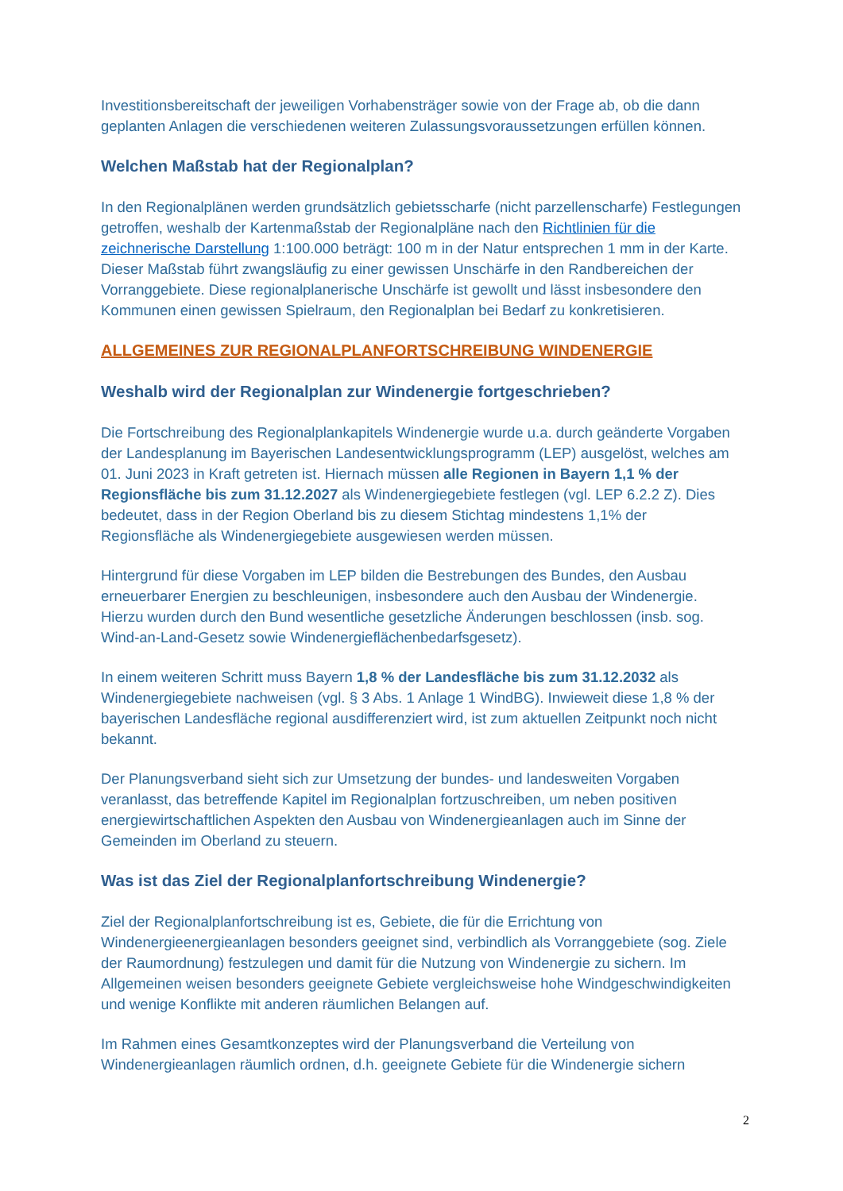Investitionsbereitschaft der jeweiligen Vorhabensträger sowie von der Frage ab, ob die dann geplanten Anlagen die verschiedenen weiteren Zulassungsvoraussetzungen erfüllen können.
Welchen Maßstab hat der Regionalplan?
In den Regionalplänen werden grundsätzlich gebietsscharfe (nicht parzellenscharfe) Festlegungen getroffen, weshalb der Kartenmaßstab der Regionalpläne nach den Richtlinien für die zeichnerische Darstellung 1:100.000 beträgt: 100 m in der Natur entsprechen 1 mm in der Karte. Dieser Maßstab führt zwangsläufig zu einer gewissen Unschärfe in den Randbereichen der Vorranggebiete. Diese regionalplanerische Unschärfe ist gewollt und lässt insbesondere den Kommunen einen gewissen Spielraum, den Regionalplan bei Bedarf zu konkretisieren.
ALLGEMEINES ZUR REGIONALPLANFORTSCHREIBUNG WINDENERGIE
Weshalb wird der Regionalplan zur Windenergie fortgeschrieben?
Die Fortschreibung des Regionalplankapitels Windenergie wurde u.a. durch geänderte Vorgaben der Landesplanung im Bayerischen Landesentwicklungsprogramm (LEP) ausgelöst, welches am 01. Juni 2023 in Kraft getreten ist. Hiernach müssen alle Regionen in Bayern 1,1 % der Regionsfläche bis zum 31.12.2027 als Windenergiegebiete festlegen (vgl. LEP 6.2.2 Z). Dies bedeutet, dass in der Region Oberland bis zu diesem Stichtag mindestens 1,1% der Regionsfläche als Windenergiegebiete ausgewiesen werden müssen.
Hintergrund für diese Vorgaben im LEP bilden die Bestrebungen des Bundes, den Ausbau erneuerbarer Energien zu beschleunigen, insbesondere auch den Ausbau der Windenergie. Hierzu wurden durch den Bund wesentliche gesetzliche Änderungen beschlossen (insb. sog. Wind-an-Land-Gesetz sowie Windenergieflächenbedarfsgesetz).
In einem weiteren Schritt muss Bayern 1,8 % der Landesfläche bis zum 31.12.2032 als Windenergiegebiete nachweisen (vgl. § 3 Abs. 1 Anlage 1 WindBG). Inwieweit diese 1,8 % der bayerischen Landesfläche regional ausdifferenziert wird, ist zum aktuellen Zeitpunkt noch nicht bekannt.
Der Planungsverband sieht sich zur Umsetzung der bundes- und landesweiten Vorgaben veranlasst, das betreffende Kapitel im Regionalplan fortzuschreiben, um neben positiven energiewirtschaftlichen Aspekten den Ausbau von Windenergieanlagen auch im Sinne der Gemeinden im Oberland zu steuern.
Was ist das Ziel der Regionalplanfortschreibung Windenergie?
Ziel der Regionalplanfortschreibung ist es, Gebiete, die für die Errichtung von Windenergieenergieanlagen besonders geeignet sind, verbindlich als Vorranggebiete (sog. Ziele der Raumordnung) festzulegen und damit für die Nutzung von Windenergie zu sichern. Im Allgemeinen weisen besonders geeignete Gebiete vergleichsweise hohe Windgeschwindigkeiten und wenige Konflikte mit anderen räumlichen Belangen auf.
Im Rahmen eines Gesamtkonzeptes wird der Planungsverband die Verteilung von Windenergieanlagen räumlich ordnen, d.h. geeignete Gebiete für die Windenergie sichern
2